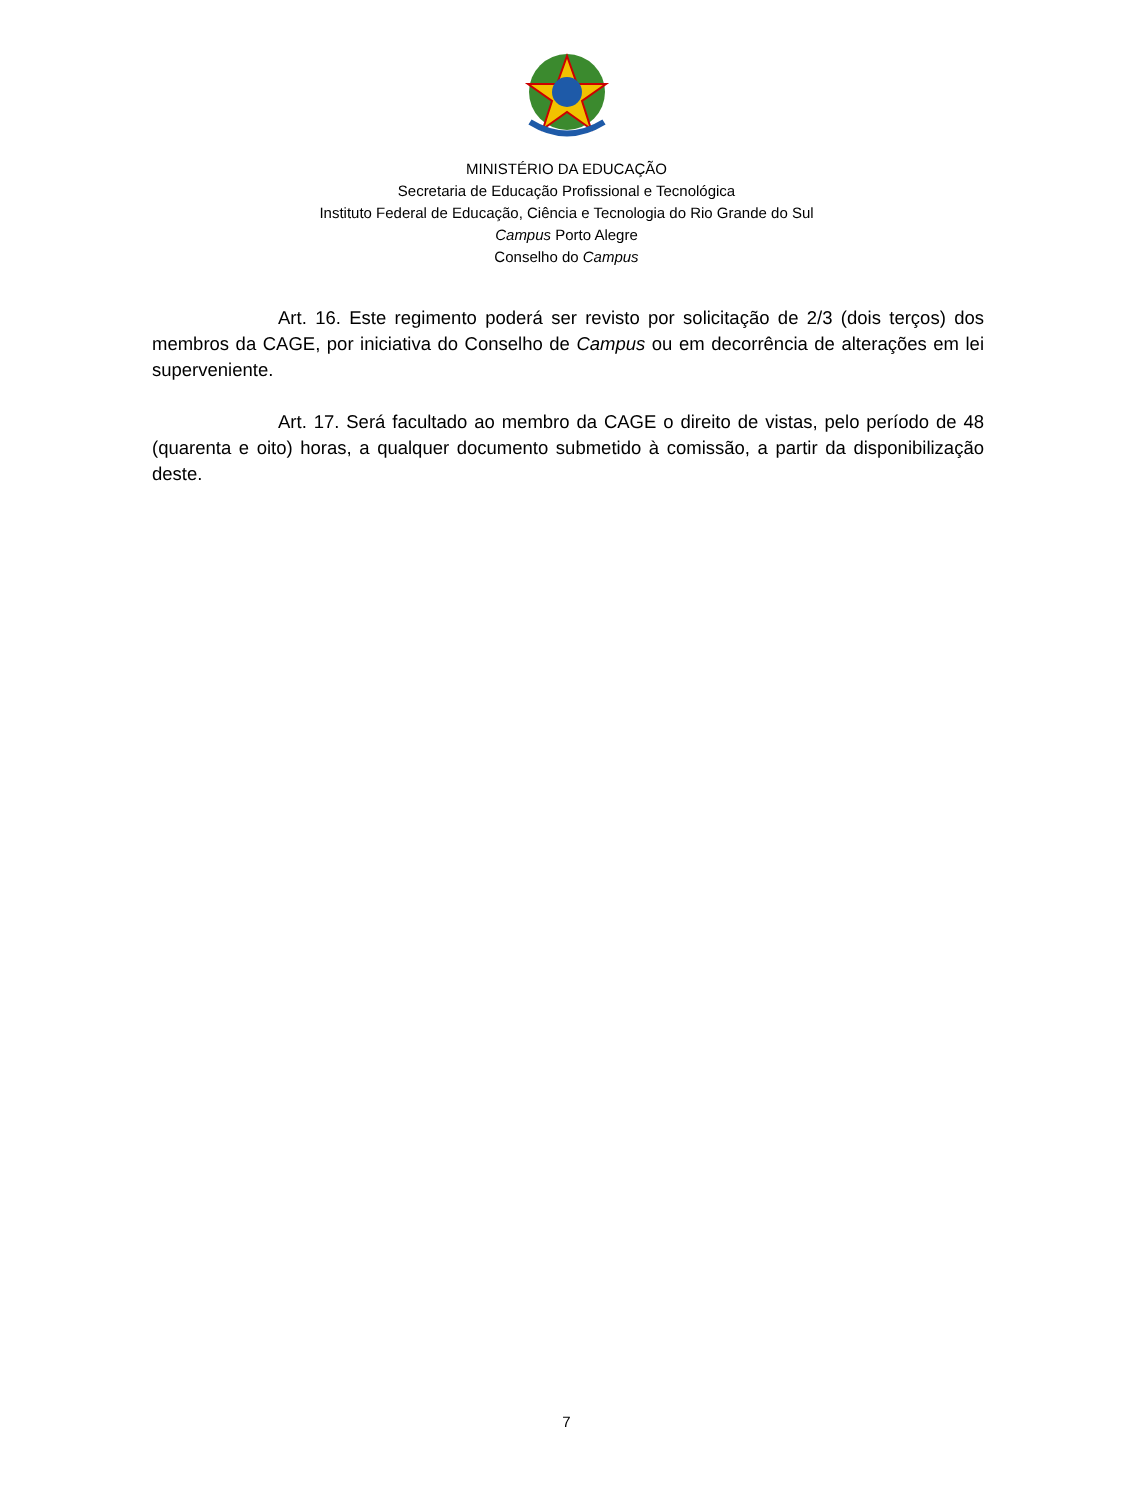MINISTÉRIO DA EDUCAÇÃO
Secretaria de Educação Profissional e Tecnológica
Instituto Federal de Educação, Ciência e Tecnologia do Rio Grande do Sul
Campus Porto Alegre
Conselho do Campus
Art. 16. Este regimento poderá ser revisto por solicitação de 2/3 (dois terços) dos membros da CAGE, por iniciativa do Conselho de Campus ou em decorrência de alterações em lei superveniente.
Art. 17. Será facultado ao membro da CAGE o direito de vistas, pelo período de 48 (quarenta e oito) horas, a qualquer documento submetido à comissão, a partir da disponibilização deste.
7